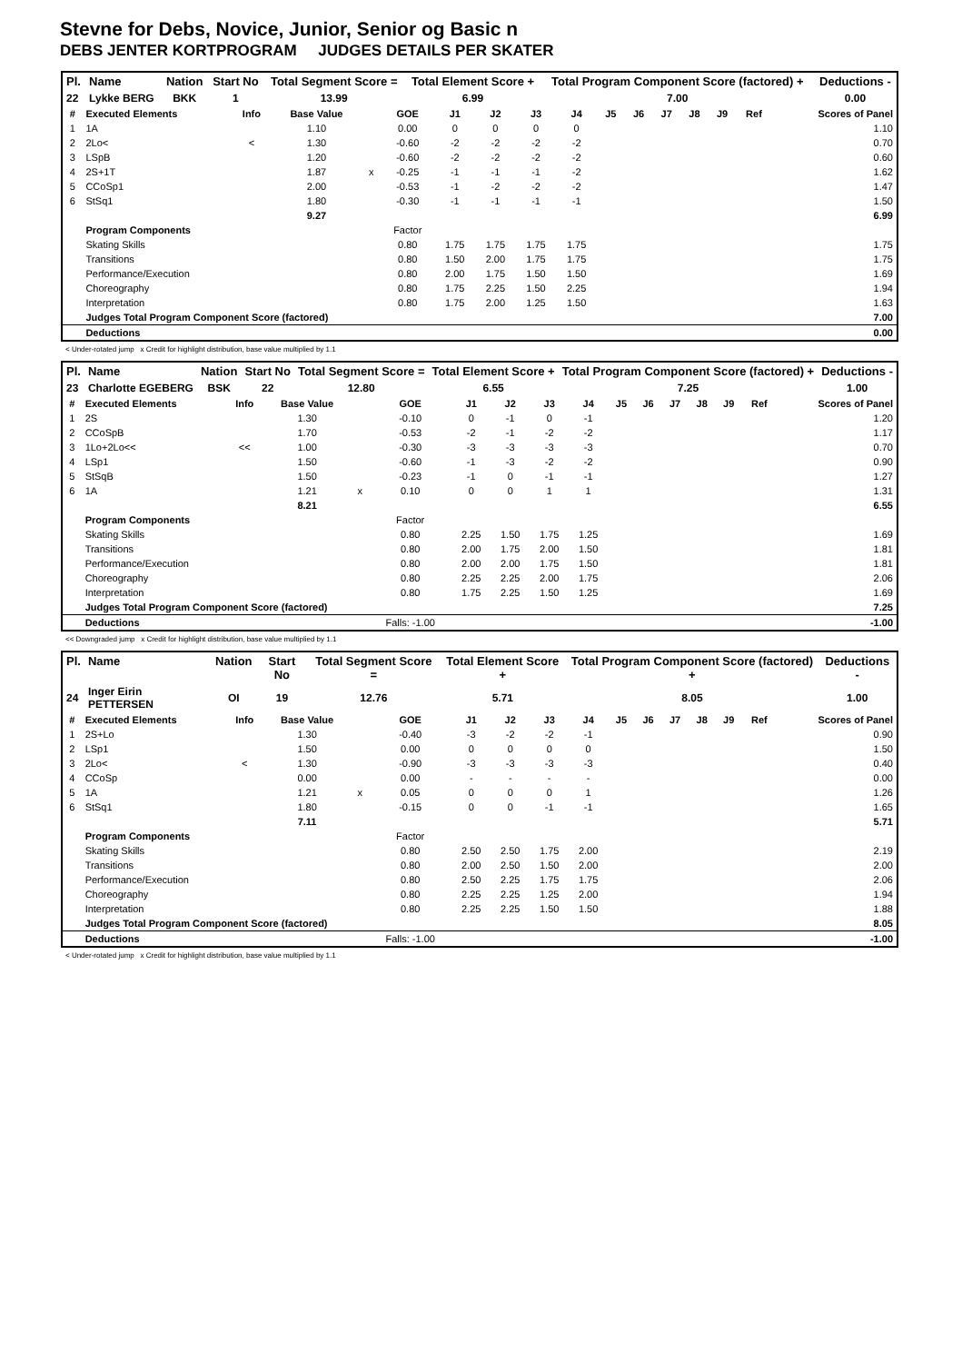Stevne for Debs, Novice, Junior, Senior og Basic n
DEBS JENTER KORTPROGRAM JUDGES DETAILS PER SKATER
| Pl. | Name | Nation | Start No | Total Segment Score = | Total Element Score + | Total Program Component Score (factored) + | Deductions - |
| --- | --- | --- | --- | --- | --- | --- | --- |
| 22 | Lykke BERG | BKK | 1 | 13.99 | 6.99 | 7.00 | 0.00 |
| # | Executed Elements | Info | Base Value | | GOE | J1 | J2 | J3 | J4 | J5 | J6 | J7 | J8 | J9 | Ref | Scores of Panel |
| --- | --- | --- | --- | --- | --- | --- | --- | --- | --- | --- | --- | --- | --- | --- | --- | --- |
| 1 | 1A | | 1.10 | | 0.00 | 0 | 0 | 0 | 0 | | | | | | | 1.10 |
| 2 | 2Lo< | < | 1.30 | | -0.60 | -2 | -2 | -2 | -2 | | | | | | | 0.70 |
| 3 | LSpB | | 1.20 | | -0.60 | -2 | -2 | -2 | -2 | | | | | | | 0.60 |
| 4 | 2S+1T | | 1.87 | x | -0.25 | -1 | -1 | -1 | -2 | | | | | | | 1.62 |
| 5 | CCoSp1 | | 2.00 | | -0.53 | -1 | -2 | -2 | -2 | | | | | | | 1.47 |
| 6 | StSq1 | | 1.80 | | -0.30 | -1 | -1 | -1 | -1 | | | | | | | 1.50 |
| | | | 9.27 | | | | | | | | | | | | | 6.99 |
| | Program Components | | | | Factor | | | | | | | | | | | |
| | Skating Skills | | | | 0.80 | 1.75 | 1.75 | 1.75 | 1.75 | | | | | | | 1.75 |
| | Transitions | | | | 0.80 | 1.50 | 2.00 | 1.75 | 1.75 | | | | | | | 1.75 |
| | Performance/Execution | | | | 0.80 | 2.00 | 1.75 | 1.50 | 1.50 | | | | | | | 1.69 |
| | Choreography | | | | 0.80 | 1.75 | 2.25 | 1.50 | 2.25 | | | | | | | 1.94 |
| | Interpretation | | | | 0.80 | 1.75 | 2.00 | 1.25 | 1.50 | | | | | | | 1.63 |
| | Judges Total Program Component Score (factored) | | | | | | | | | | | | | | | 7.00 |
| | Deductions | | | | | | | | | | | | | | | 0.00 |
< Under-rotated jump x Credit for highlight distribution, base value multiplied by 1.1
| Pl. | Name | Nation | Start No | Total Segment Score = | Total Element Score + | Total Program Component Score (factored) + | Deductions - |
| --- | --- | --- | --- | --- | --- | --- | --- |
| 23 | Charlotte EGEBERG | BSK | 22 | 12.80 | 6.55 | 7.25 | 1.00 |
| # | Executed Elements | Info | Base Value | | GOE | J1 | J2 | J3 | J4 | J5 | J6 | J7 | J8 | J9 | Ref | Scores of Panel |
| --- | --- | --- | --- | --- | --- | --- | --- | --- | --- | --- | --- | --- | --- | --- | --- | --- |
| 1 | 2S | | 1.30 | | -0.10 | 0 | -1 | 0 | -1 | | | | | | | 1.20 |
| 2 | CCoSpB | | 1.70 | | -0.53 | -2 | -1 | -2 | -2 | | | | | | | 1.17 |
| 3 | 1Lo+2Lo<< | << | 1.00 | | -0.30 | -3 | -3 | -3 | -3 | | | | | | | 0.70 |
| 4 | LSp1 | | 1.50 | | -0.60 | -1 | -3 | -2 | -2 | | | | | | | 0.90 |
| 5 | StSqB | | 1.50 | | -0.23 | -1 | 0 | -1 | -1 | | | | | | | 1.27 |
| 6 | 1A | | 1.21 | x | 0.10 | 0 | 0 | 1 | 1 | | | | | | | 1.31 |
| | | | 8.21 | | | | | | | | | | | | | 6.55 |
| | Program Components | | | | Factor | | | | | | | | | | | |
| | Skating Skills | | | | 0.80 | 2.25 | 1.50 | 1.75 | 1.25 | | | | | | | 1.69 |
| | Transitions | | | | 0.80 | 2.00 | 1.75 | 2.00 | 1.50 | | | | | | | 1.81 |
| | Performance/Execution | | | | 0.80 | 2.00 | 2.00 | 1.75 | 1.50 | | | | | | | 1.81 |
| | Choreography | | | | 0.80 | 2.25 | 2.25 | 2.00 | 1.75 | | | | | | | 2.06 |
| | Interpretation | | | | 0.80 | 1.75 | 2.25 | 1.50 | 1.25 | | | | | | | 1.69 |
| | Judges Total Program Component Score (factored) | | | | | | | | | | | | | | | 7.25 |
| | Deductions | | | | Falls: -1.00 | | | | | | | | | | | -1.00 |
<< Downgraded jump x Credit for highlight distribution, base value multiplied by 1.1
| Pl. | Name | Nation | Start No | Total Segment Score = | Total Element Score + | Total Program Component Score (factored) + | Deductions - |
| --- | --- | --- | --- | --- | --- | --- | --- |
| 24 | Inger Eirin PETTERSEN | OI | 19 | 12.76 | 5.71 | 8.05 | 1.00 |
| # | Executed Elements | Info | Base Value | | GOE | J1 | J2 | J3 | J4 | J5 | J6 | J7 | J8 | J9 | Ref | Scores of Panel |
| --- | --- | --- | --- | --- | --- | --- | --- | --- | --- | --- | --- | --- | --- | --- | --- | --- |
| 1 | 2S+Lo | | 1.30 | | -0.40 | -3 | -2 | -2 | -1 | | | | | | | 0.90 |
| 2 | LSp1 | | 1.50 | | 0.00 | 0 | 0 | 0 | 0 | | | | | | | 1.50 |
| 3 | 2Lo< | < | 1.30 | | -0.90 | -3 | -3 | -3 | -3 | | | | | | | 0.40 |
| 4 | CCoSp | | 0.00 | | 0.00 | - | - | - | - | | | | | | | 0.00 |
| 5 | 1A | | 1.21 | x | 0.05 | 0 | 0 | 0 | 1 | | | | | | | 1.26 |
| 6 | StSq1 | | 1.80 | | -0.15 | 0 | 0 | -1 | -1 | | | | | | | 1.65 |
| | | | 7.11 | | | | | | | | | | | | | 5.71 |
| | Program Components | | | | Factor | | | | | | | | | | | |
| | Skating Skills | | | | 0.80 | 2.50 | 2.50 | 1.75 | 2.00 | | | | | | | 2.19 |
| | Transitions | | | | 0.80 | 2.00 | 2.50 | 1.50 | 2.00 | | | | | | | 2.00 |
| | Performance/Execution | | | | 0.80 | 2.50 | 2.25 | 1.75 | 1.75 | | | | | | | 2.06 |
| | Choreography | | | | 0.80 | 2.25 | 2.25 | 1.25 | 2.00 | | | | | | | 1.94 |
| | Interpretation | | | | 0.80 | 2.25 | 2.25 | 1.50 | 1.50 | | | | | | | 1.88 |
| | Judges Total Program Component Score (factored) | | | | | | | | | | | | | | | 8.05 |
| | Deductions | | | | Falls: -1.00 | | | | | | | | | | | -1.00 |
< Under-rotated jump x Credit for highlight distribution, base value multiplied by 1.1